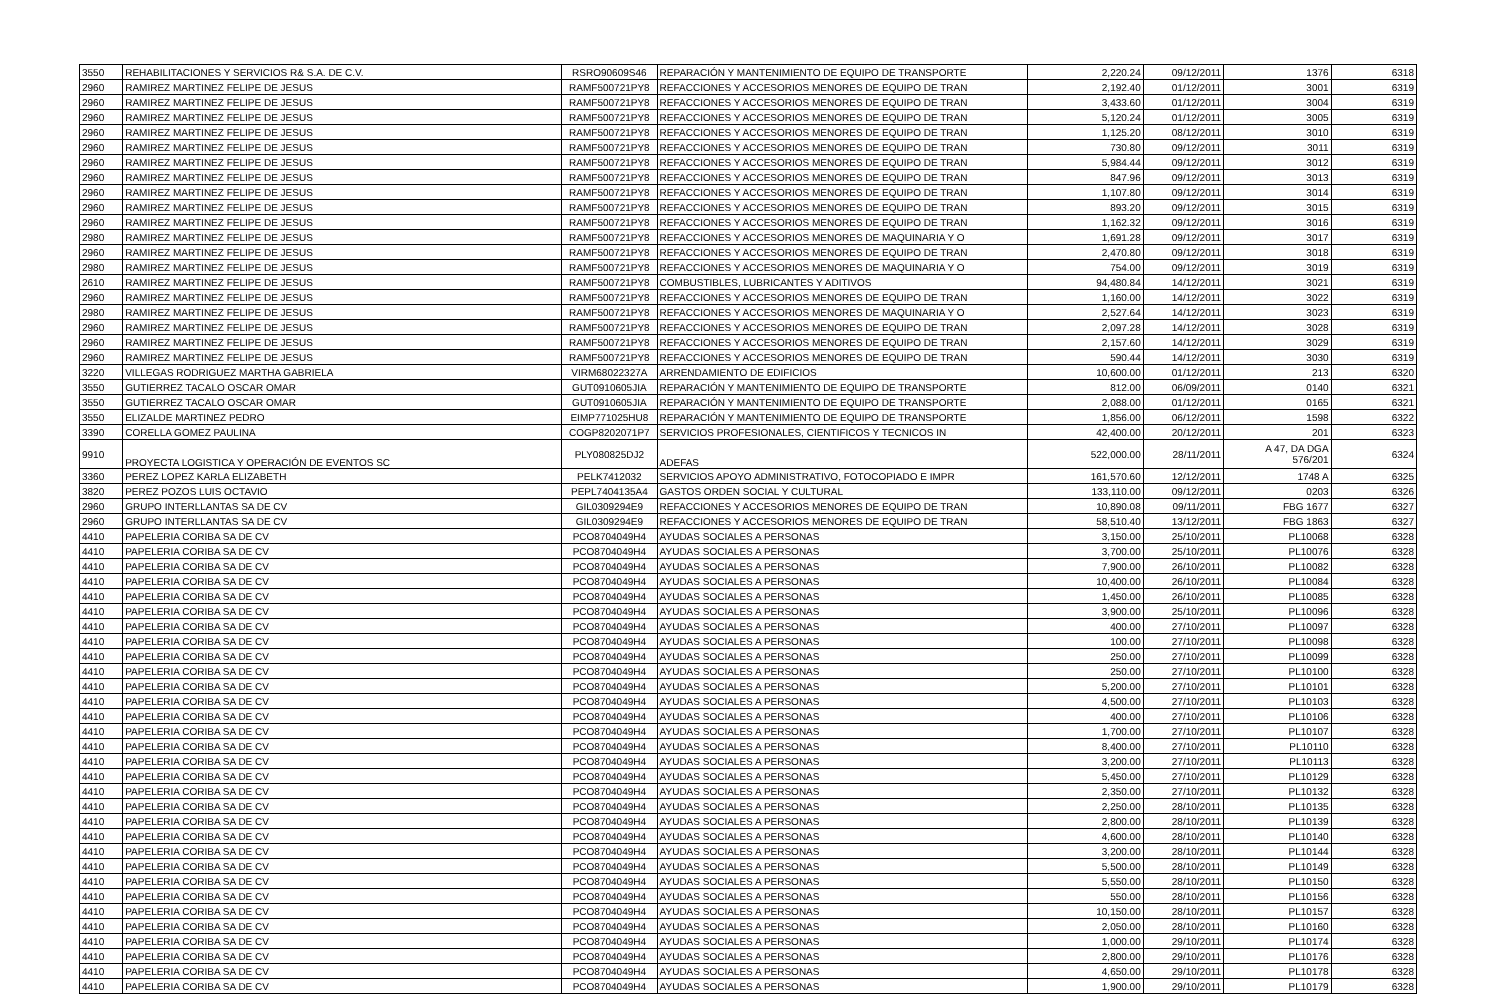| 3550 | REHABILITACIONES Y SERVICIOS R& S.A. DE C.V. | RSRO90609S46 | REPARACIÓN Y MANTENIMIENTO DE EQUIPO DE TRANSPORTE | 2,220.24 | 09/12/2011 | 1376 | 6318 |
| 2960 | RAMIREZ MARTINEZ FELIPE DE JESUS | RAMF500721PY8 | REFACCIONES Y ACCESORIOS MENORES DE EQUIPO DE TRAN | 2,192.40 | 01/12/2011 | 3001 | 6319 |
| 2960 | RAMIREZ MARTINEZ FELIPE DE JESUS | RAMF500721PY8 | REFACCIONES Y ACCESORIOS MENORES DE EQUIPO DE TRAN | 3,433.60 | 01/12/2011 | 3004 | 6319 |
| 2960 | RAMIREZ MARTINEZ FELIPE DE JESUS | RAMF500721PY8 | REFACCIONES Y ACCESORIOS MENORES DE EQUIPO DE TRAN | 5,120.24 | 01/12/2011 | 3005 | 6319 |
| 2960 | RAMIREZ MARTINEZ FELIPE DE JESUS | RAMF500721PY8 | REFACCIONES Y ACCESORIOS MENORES DE EQUIPO DE TRAN | 1,125.20 | 08/12/2011 | 3010 | 6319 |
| 2960 | RAMIREZ MARTINEZ FELIPE DE JESUS | RAMF500721PY8 | REFACCIONES Y ACCESORIOS MENORES DE EQUIPO DE TRAN | 730.80 | 09/12/2011 | 3011 | 6319 |
| 2960 | RAMIREZ MARTINEZ FELIPE DE JESUS | RAMF500721PY8 | REFACCIONES Y ACCESORIOS MENORES DE EQUIPO DE TRAN | 5,984.44 | 09/12/2011 | 3012 | 6319 |
| 2960 | RAMIREZ MARTINEZ FELIPE DE JESUS | RAMF500721PY8 | REFACCIONES Y ACCESORIOS MENORES DE EQUIPO DE TRAN | 847.96 | 09/12/2011 | 3013 | 6319 |
| 2960 | RAMIREZ MARTINEZ FELIPE DE JESUS | RAMF500721PY8 | REFACCIONES Y ACCESORIOS MENORES DE EQUIPO DE TRAN | 1,107.80 | 09/12/2011 | 3014 | 6319 |
| 2960 | RAMIREZ MARTINEZ FELIPE DE JESUS | RAMF500721PY8 | REFACCIONES Y ACCESORIOS MENORES DE EQUIPO DE TRAN | 893.20 | 09/12/2011 | 3015 | 6319 |
| 2960 | RAMIREZ MARTINEZ FELIPE DE JESUS | RAMF500721PY8 | REFACCIONES Y ACCESORIOS MENORES DE EQUIPO DE TRAN | 1,162.32 | 09/12/2011 | 3016 | 6319 |
| 2980 | RAMIREZ MARTINEZ FELIPE DE JESUS | RAMF500721PY8 | REFACCIONES Y ACCESORIOS MENORES DE MAQUINARIA Y O | 1,691.28 | 09/12/2011 | 3017 | 6319 |
| 2960 | RAMIREZ MARTINEZ FELIPE DE JESUS | RAMF500721PY8 | REFACCIONES Y ACCESORIOS MENORES DE EQUIPO DE TRAN | 2,470.80 | 09/12/2011 | 3018 | 6319 |
| 2980 | RAMIREZ MARTINEZ FELIPE DE JESUS | RAMF500721PY8 | REFACCIONES Y ACCESORIOS MENORES DE MAQUINARIA Y O | 754.00 | 09/12/2011 | 3019 | 6319 |
| 2610 | RAMIREZ MARTINEZ FELIPE DE JESUS | RAMF500721PY8 | COMBUSTIBLES, LUBRICANTES Y ADITIVOS | 94,480.84 | 14/12/2011 | 3021 | 6319 |
| 2960 | RAMIREZ MARTINEZ FELIPE DE JESUS | RAMF500721PY8 | REFACCIONES Y ACCESORIOS MENORES DE EQUIPO DE TRAN | 1,160.00 | 14/12/2011 | 3022 | 6319 |
| 2980 | RAMIREZ MARTINEZ FELIPE DE JESUS | RAMF500721PY8 | REFACCIONES Y ACCESORIOS MENORES DE MAQUINARIA Y O | 2,527.64 | 14/12/2011 | 3023 | 6319 |
| 2960 | RAMIREZ MARTINEZ FELIPE DE JESUS | RAMF500721PY8 | REFACCIONES Y ACCESORIOS MENORES DE EQUIPO DE TRAN | 2,097.28 | 14/12/2011 | 3028 | 6319 |
| 2960 | RAMIREZ MARTINEZ FELIPE DE JESUS | RAMF500721PY8 | REFACCIONES Y ACCESORIOS MENORES DE EQUIPO DE TRAN | 2,157.60 | 14/12/2011 | 3029 | 6319 |
| 2960 | RAMIREZ MARTINEZ FELIPE DE JESUS | RAMF500721PY8 | REFACCIONES Y ACCESORIOS MENORES DE EQUIPO DE TRAN | 590.44 | 14/12/2011 | 3030 | 6319 |
| 3220 | VILLEGAS RODRIGUEZ MARTHA GABRIELA | VIRM68022327A | ARRENDAMIENTO DE EDIFICIOS | 10,600.00 | 01/12/2011 | 213 | 6320 |
| 3550 | GUTIERREZ TACALO OSCAR OMAR | GUT0910605JIA | REPARACIÓN Y MANTENIMIENTO DE EQUIPO DE TRANSPORTE | 812.00 | 06/09/2011 | 0140 | 6321 |
| 3550 | GUTIERREZ TACALO OSCAR OMAR | GUT0910605JIA | REPARACIÓN Y MANTENIMIENTO DE EQUIPO DE TRANSPORTE | 2,088.00 | 01/12/2011 | 0165 | 6321 |
| 3550 | ELIZALDE MARTINEZ PEDRO | EIMP771025HU8 | REPARACIÓN Y MANTENIMIENTO DE EQUIPO DE TRANSPORTE | 1,856.00 | 06/12/2011 | 1598 | 6322 |
| 3390 | CORELLA GOMEZ PAULINA | COGP8202071P7 | SERVICIOS PROFESIONALES, CIENTIFICOS Y TECNICOS IN | 42,400.00 | 20/12/2011 | 201 | 6323 |
| 9910 | PROYECTA LOGISTICA Y OPERACIÓN DE EVENTOS SC | PLY080825DJ2 | ADEFAS | 522,000.00 | 28/11/2011 | A 47, DA DGA 576/201 | 6324 |
| 3360 | PEREZ LOPEZ KARLA ELIZABETH | PELK7412032 | SERVICIOS APOYO ADMINISTRATIVO, FOTOCOPIADO E IMPR | 161,570.60 | 12/12/2011 | 1748 A | 6325 |
| 3820 | PEREZ POZOS LUIS OCTAVIO | PEPL7404135A4 | GASTOS ORDEN SOCIAL Y CULTURAL | 133,110.00 | 09/12/2011 | 0203 | 6326 |
| 2960 | GRUPO INTERLLANTAS SA DE CV | GIL0309294E9 | REFACCIONES Y ACCESORIOS MENORES DE EQUIPO DE TRAN | 10,890.08 | 09/11/2011 | FBG 1677 | 6327 |
| 2960 | GRUPO INTERLLANTAS SA DE CV | GIL0309294E9 | REFACCIONES Y ACCESORIOS MENORES DE EQUIPO DE TRAN | 58,510.40 | 13/12/2011 | FBG 1863 | 6327 |
| 4410 | PAPELERIA CORIBA SA DE CV | PCO8704049H4 | AYUDAS SOCIALES A PERSONAS | 3,150.00 | 25/10/2011 | PL10068 | 6328 |
| 4410 | PAPELERIA CORIBA SA DE CV | PCO8704049H4 | AYUDAS SOCIALES A PERSONAS | 3,700.00 | 25/10/2011 | PL10076 | 6328 |
| 4410 | PAPELERIA CORIBA SA DE CV | PCO8704049H4 | AYUDAS SOCIALES A PERSONAS | 7,900.00 | 26/10/2011 | PL10082 | 6328 |
| 4410 | PAPELERIA CORIBA SA DE CV | PCO8704049H4 | AYUDAS SOCIALES A PERSONAS | 10,400.00 | 26/10/2011 | PL10084 | 6328 |
| 4410 | PAPELERIA CORIBA SA DE CV | PCO8704049H4 | AYUDAS SOCIALES A PERSONAS | 1,450.00 | 26/10/2011 | PL10085 | 6328 |
| 4410 | PAPELERIA CORIBA SA DE CV | PCO8704049H4 | AYUDAS SOCIALES A PERSONAS | 3,900.00 | 25/10/2011 | PL10096 | 6328 |
| 4410 | PAPELERIA CORIBA SA DE CV | PCO8704049H4 | AYUDAS SOCIALES A PERSONAS | 400.00 | 27/10/2011 | PL10097 | 6328 |
| 4410 | PAPELERIA CORIBA SA DE CV | PCO8704049H4 | AYUDAS SOCIALES A PERSONAS | 100.00 | 27/10/2011 | PL10098 | 6328 |
| 4410 | PAPELERIA CORIBA SA DE CV | PCO8704049H4 | AYUDAS SOCIALES A PERSONAS | 250.00 | 27/10/2011 | PL10099 | 6328 |
| 4410 | PAPELERIA CORIBA SA DE CV | PCO8704049H4 | AYUDAS SOCIALES A PERSONAS | 250.00 | 27/10/2011 | PL10100 | 6328 |
| 4410 | PAPELERIA CORIBA SA DE CV | PCO8704049H4 | AYUDAS SOCIALES A PERSONAS | 5,200.00 | 27/10/2011 | PL10101 | 6328 |
| 4410 | PAPELERIA CORIBA SA DE CV | PCO8704049H4 | AYUDAS SOCIALES A PERSONAS | 4,500.00 | 27/10/2011 | PL10103 | 6328 |
| 4410 | PAPELERIA CORIBA SA DE CV | PCO8704049H4 | AYUDAS SOCIALES A PERSONAS | 400.00 | 27/10/2011 | PL10106 | 6328 |
| 4410 | PAPELERIA CORIBA SA DE CV | PCO8704049H4 | AYUDAS SOCIALES A PERSONAS | 1,700.00 | 27/10/2011 | PL10107 | 6328 |
| 4410 | PAPELERIA CORIBA SA DE CV | PCO8704049H4 | AYUDAS SOCIALES A PERSONAS | 8,400.00 | 27/10/2011 | PL10110 | 6328 |
| 4410 | PAPELERIA CORIBA SA DE CV | PCO8704049H4 | AYUDAS SOCIALES A PERSONAS | 3,200.00 | 27/10/2011 | PL10113 | 6328 |
| 4410 | PAPELERIA CORIBA SA DE CV | PCO8704049H4 | AYUDAS SOCIALES A PERSONAS | 5,450.00 | 27/10/2011 | PL10129 | 6328 |
| 4410 | PAPELERIA CORIBA SA DE CV | PCO8704049H4 | AYUDAS SOCIALES A PERSONAS | 2,350.00 | 27/10/2011 | PL10132 | 6328 |
| 4410 | PAPELERIA CORIBA SA DE CV | PCO8704049H4 | AYUDAS SOCIALES A PERSONAS | 2,250.00 | 28/10/2011 | PL10135 | 6328 |
| 4410 | PAPELERIA CORIBA SA DE CV | PCO8704049H4 | AYUDAS SOCIALES A PERSONAS | 2,800.00 | 28/10/2011 | PL10139 | 6328 |
| 4410 | PAPELERIA CORIBA SA DE CV | PCO8704049H4 | AYUDAS SOCIALES A PERSONAS | 4,600.00 | 28/10/2011 | PL10140 | 6328 |
| 4410 | PAPELERIA CORIBA SA DE CV | PCO8704049H4 | AYUDAS SOCIALES A PERSONAS | 3,200.00 | 28/10/2011 | PL10144 | 6328 |
| 4410 | PAPELERIA CORIBA SA DE CV | PCO8704049H4 | AYUDAS SOCIALES A PERSONAS | 5,500.00 | 28/10/2011 | PL10149 | 6328 |
| 4410 | PAPELERIA CORIBA SA DE CV | PCO8704049H4 | AYUDAS SOCIALES A PERSONAS | 5,550.00 | 28/10/2011 | PL10150 | 6328 |
| 4410 | PAPELERIA CORIBA SA DE CV | PCO8704049H4 | AYUDAS SOCIALES A PERSONAS | 550.00 | 28/10/2011 | PL10156 | 6328 |
| 4410 | PAPELERIA CORIBA SA DE CV | PCO8704049H4 | AYUDAS SOCIALES A PERSONAS | 10,150.00 | 28/10/2011 | PL10157 | 6328 |
| 4410 | PAPELERIA CORIBA SA DE CV | PCO8704049H4 | AYUDAS SOCIALES A PERSONAS | 2,050.00 | 28/10/2011 | PL10160 | 6328 |
| 4410 | PAPELERIA CORIBA SA DE CV | PCO8704049H4 | AYUDAS SOCIALES A PERSONAS | 1,000.00 | 29/10/2011 | PL10174 | 6328 |
| 4410 | PAPELERIA CORIBA SA DE CV | PCO8704049H4 | AYUDAS SOCIALES A PERSONAS | 2,800.00 | 29/10/2011 | PL10176 | 6328 |
| 4410 | PAPELERIA CORIBA SA DE CV | PCO8704049H4 | AYUDAS SOCIALES A PERSONAS | 4,650.00 | 29/10/2011 | PL10178 | 6328 |
| 4410 | PAPELERIA CORIBA SA DE CV | PCO8704049H4 | AYUDAS SOCIALES A PERSONAS | 1,900.00 | 29/10/2011 | PL10179 | 6328 |